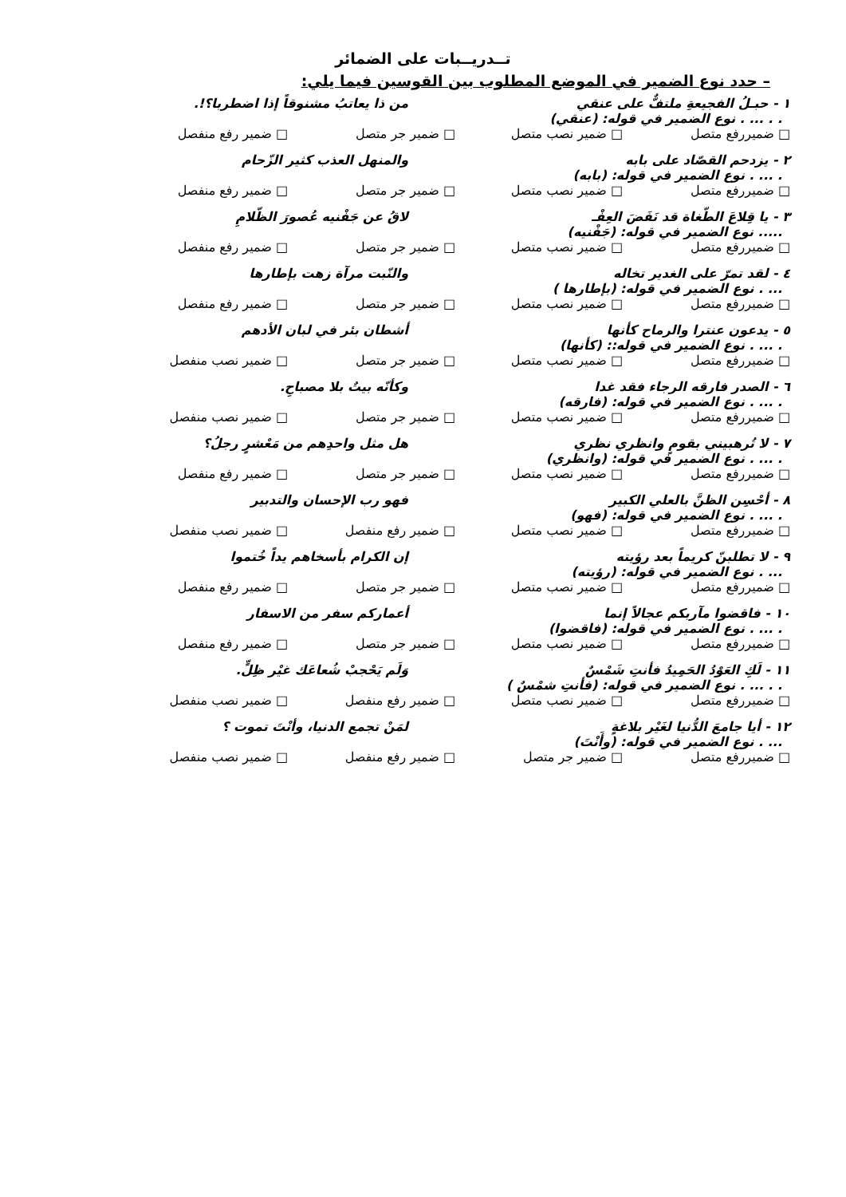تــدريــبات على الضمائر
– حدد نوع الضمير في الموضع المطلوب بين القوسين فيما يلي:
١ - حبـلُ الفجيعةِ ملتفٌّ على عنقي من ذا يعاتبُ مشنوقاً إذا اضطربا؟!.
. . ... . نوع الضمير في قوله: (عنقي)
□ ضميررفع متصل □ ضمير نصب متصل □ ضمير جر متصل □ ضمير رفع منفصل
٢ - يزدحم القصّاد على بابه والمنهل العذب كثير الزّحام
. ... . نوع الضمير في قوله: (بابه)
□ ضميررفع متصل □ ضمير نصب متصل □ ضمير جر متصل □ ضمير رفع منفصل
٣ - يا قِلاعَ الطّغاة قد نَفَضَ العِفْـ لاقُ عن جَفْنيه عُصورَ الظّلامِ
..... نوع الضمير في قوله: (جَفْنيه)
□ ضميررفع متصل □ ضمير نصب متصل □ ضمير جر متصل □ ضمير رفع منفصل
٤ - لقد تمرّ على الغدير تخاله والنّبت مرآة زهت بإطارها
... . نوع الضمير في قوله: (بإطارها )
□ ضميررفع متصل □ ضمير نصب متصل □ ضمير جر متصل □ ضمير رفع منفصل
٥ - يدعون عنترا والرماح كأنها أشطان بئر في لبان الأدهم
. ... . نوع الضمير في قوله:: (كأنها)
□ ضميررفع متصل □ ضمير نصب متصل □ ضمير جر متصل □ ضمير نصب منفصل
٦ - الصدر فارقه الرجاء فقد غدا وكأنّه بيتٌ بلا مصباحِ.
. ... . نوع الضمير في قوله: (فارقه)
□ ضميررفع متصل □ ضمير نصب متصل □ ضمير جر متصل □ ضمير نصب منفصل
٧ - لا تُرهبيني بقومٍ وانظري نظري هل مثل واحدِهم من مَعْشرٍ رجلُ؟
. ... . نوع الضمير في قوله: (وانظري)
□ ضميررفع متصل □ ضمير نصب متصل □ ضمير جر متصل □ ضمير رفع منفصل
٨ - أحْسِن الظنَّ بالعلي الكبير فهو رب الإحسان والتدبير
. ... . نوع الضمير في قوله: (فهو)
□ ضميررفع متصل □ ضمير نصب متصل □ ضمير رفع منفصل □ ضمير نصب منفصل
٩ - لا تطلبنّ كريماً بعد رؤيته إن الكرام بأسخاهم يداً خُتموا
... . نوع الضمير في قوله: (رؤيته)
□ ضميررفع متصل □ ضمير نصب متصل □ ضمير جر متصل □ ضمير رفع منفصل
١٠ - فاقضوا مآربكم عجالاً إنما أعماركم سفر من الاسفار
. ... . نوع الضمير في قوله: (فاقضوا)
□ ضميررفع متصل □ ضمير نصب متصل □ ضمير جر متصل □ ضمير رفع منفصل
١١ - لَكِ العَوْدُ الحَمِيدُ فأنتِ شَمْسٌ وَلَم يَحْجبْ شُعاعَك غيْر ظِلٍّ.
. . ... . نوع الضمير في قوله: (فأنتِ شمْسٌ )
□ ضميررفع متصل □ ضمير نصب متصل □ ضمير رفع منفصل □ ضمير نصب منفصل
١٢ - أيا جامعَ الدُّنيا لغَيْر بلاغةٍ لمَنْ تجمع الدنيا، وأنْتَ تموت ؟
... . نوع الضمير في قوله: (وأَنْتَ)
□ ضميررفع متصل □ ضمير جر متصل □ ضمير رفع منفصل □ ضمير نصب منفصل